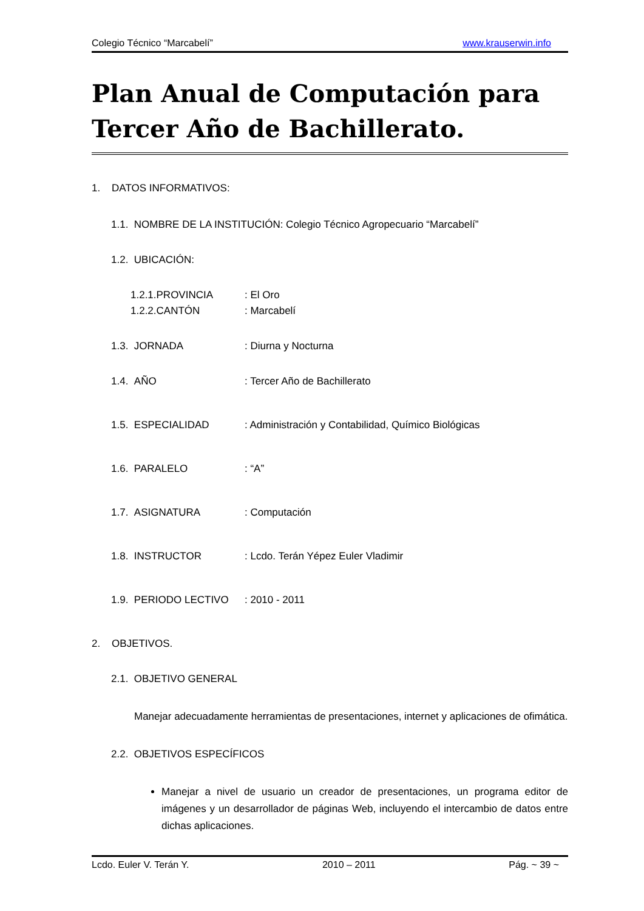Colegio Técnico “Marcabelí” www.krauserwin.info
Plan Anual de Computación para Tercer Año de Bachillerato.
1. DATOS INFORMATIVOS:
1.1. NOMBRE DE LA INSTITUCIÓN: Colegio Técnico Agropecuario “Marcabelí”
1.2. UBICACIÓN:
1.2.1.PROVINCIA: El Oro
1.2.2.CANTÓN: Marcabelí
1.3. JORNADA: Diurna y Nocturna
1.4. AÑO: Tercer Año de Bachillerato
1.5. ESPECIALIDAD: Administración y Contabilidad, Químico Biológicas
1.6. PARALELO: “A”
1.7. ASIGNATURA: Computación
1.8. INSTRUCTOR: Lcdo. Terán Yépez Euler Vladimir
1.9. PERIODO LECTIVO: 2010 - 2011
2. OBJETIVOS.
2.1. OBJETIVO GENERAL
Manejar adecuadamente herramientas de presentaciones, internet y aplicaciones de ofimática.
2.2. OBJETIVOS ESPECÍFICOS
Manejar a nivel de usuario un creador de presentaciones, un programa editor de imágenes y un desarrollador de páginas Web, incluyendo el intercambio de datos entre dichas aplicaciones.
Lcdo. Euler V. Terán Y. 2010 – 2011 Pág. ~ 39 ~